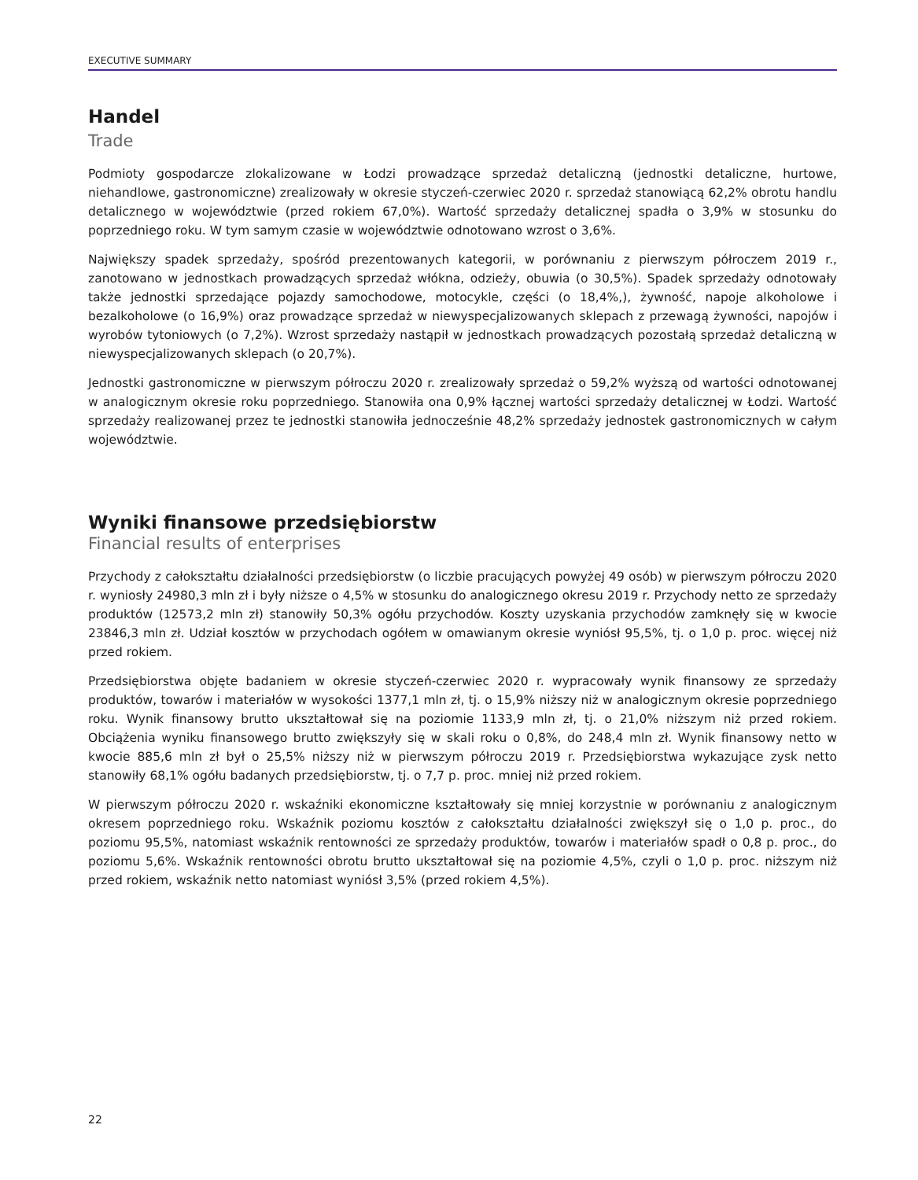EXECUTIVE SUMMARY
Handel
Trade
Podmioty gospodarcze zlokalizowane w Łodzi prowadzące sprzedaż detaliczną (jednostki detaliczne, hurtowe, niehandlowe, gastronomiczne) zrealizowały w okresie styczeń-czerwiec 2020 r. sprzedaż stanowiącą 62,2% obrotu handlu detalicznego w województwie (przed rokiem 67,0%). Wartość sprzedaży detalicznej spadła o 3,9% w stosunku do poprzedniego roku. W tym samym czasie w województwie odnotowano wzrost o 3,6%.
Największy spadek sprzedaży, spośród prezentowanych kategorii, w porównaniu z pierwszym półroczem 2019 r., zanotowano w jednostkach prowadzących sprzedaż włókna, odzieży, obuwia (o 30,5%). Spadek sprzedaży odnotowały także jednostki sprzedające pojazdy samochodowe, motocykle, części (o 18,4%,), żywność, napoje alkoholowe i bezalkoholowe (o 16,9%) oraz prowadzące sprzedaż w niewyspecjalizowanych sklepach z przewagą żywności, napojów i wyrobów tytoniowych (o 7,2%). Wzrost sprzedaży nastąpił w jednostkach prowadzących pozostałą sprzedaż detaliczną w niewyspecjalizowanych sklepach (o 20,7%).
Jednostki gastronomiczne w pierwszym półroczu 2020 r. zrealizowały sprzedaż o 59,2% wyższą od wartości odnotowanej w analogicznym okresie roku poprzedniego. Stanowiła ona 0,9% łącznej wartości sprzedaży detalicznej w Łodzi. Wartość sprzedaży realizowanej przez te jednostki stanowiła jednocześnie 48,2% sprzedaży jednostek gastronomicznych w całym województwie.
Wyniki finansowe przedsiębiorstw
Financial results of enterprises
Przychody z całokształtu działalności przedsiębiorstw (o liczbie pracujących powyżej 49 osób) w pierwszym półroczu 2020 r. wyniosły 24980,3 mln zł i były niższe o 4,5% w stosunku do analogicznego okresu 2019 r. Przychody netto ze sprzedaży produktów (12573,2 mln zł) stanowiły 50,3% ogółu przychodów. Koszty uzyskania przychodów zamknęły się w kwocie 23846,3 mln zł. Udział kosztów w przychodach ogółem w omawianym okresie wyniósł 95,5%, tj. o 1,0 p. proc. więcej niż przed rokiem.
Przedsiębiorstwa objęte badaniem w okresie styczeń-czerwiec 2020 r. wypracowały wynik finansowy ze sprzedaży produktów, towarów i materiałów w wysokości 1377,1 mln zł, tj. o 15,9% niższy niż w analogicznym okresie poprzedniego roku. Wynik finansowy brutto ukształtował się na poziomie 1133,9 mln zł, tj. o 21,0% niższym niż przed rokiem. Obciążenia wyniku finansowego brutto zwiększyły się w skali roku o 0,8%, do 248,4 mln zł. Wynik finansowy netto w kwocie 885,6 mln zł był o 25,5% niższy niż w pierwszym półroczu 2019 r. Przedsiębiorstwa wykazujące zysk netto stanowiły 68,1% ogółu badanych przedsiębiorstw, tj. o 7,7 p. proc. mniej niż przed rokiem.
W pierwszym półroczu 2020 r. wskaźniki ekonomiczne kształtowały się mniej korzystnie w porównaniu z analogicznym okresem poprzedniego roku. Wskaźnik poziomu kosztów z całokształtu działalności zwiększył się o 1,0 p. proc., do poziomu 95,5%, natomiast wskaźnik rentowności ze sprzedaży produktów, towarów i materiałów spadł o 0,8 p. proc., do poziomu 5,6%. Wskaźnik rentowności obrotu brutto ukształtował się na poziomie 4,5%, czyli o 1,0 p. proc. niższym niż przed rokiem, wskaźnik netto natomiast wyniósł 3,5% (przed rokiem 4,5%).
22